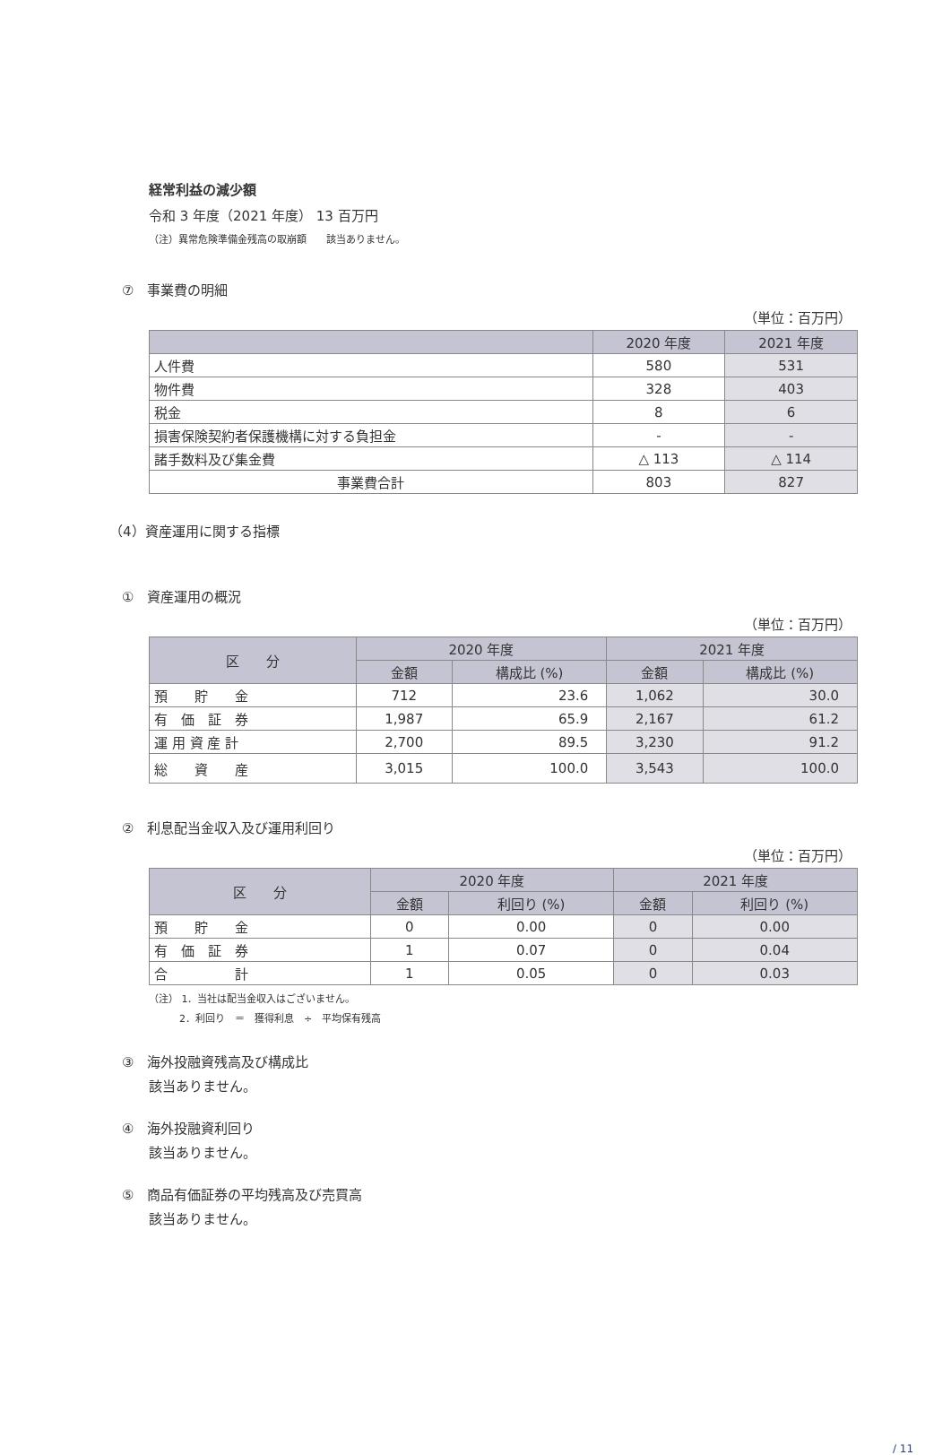経常利益の減少額
令和 3 年度（2021 年度） 13 百万円
（注）異常危険準備金残高の取崩額　　該当ありません。
⑦　事業費の明細
（単位：百万円）
| | 2020 年度 | 2021 年度 |
| --- | --- | --- |
| 人件費 | 580 | 531 |
| 物件費 | 328 | 403 |
| 税金 | 8 | 6 |
| 損害保険契約者保護機構に対する負担金 | - | - |
| 諸手数料及び集金費 | △ 113 | △ 114 |
| 事業費合計 | 803 | 827 |
（4）資産運用に関する指標
①　資産運用の概況
（単位：百万円）
| 区 分 | 2020 年度 | | 2021 年度 | |
| --- | --- | --- | --- | --- |
| | 金額 | 構成比 (%) | 金額 | 構成比 (%) |
| 預 貯 金 | 712 | 23.6 | 1,062 | 30.0 |
| 有 価 証 券 | 1,987 | 65.9 | 2,167 | 61.2 |
| 運 用 資 産 計 | 2,700 | 89.5 | 3,230 | 91.2 |
| 総 資 産 | 3,015 | 100.0 | 3,543 | 100.0 |
②　利息配当金収入及び運用利回り
（単位：百万円）
| 区 分 | 2020 年度 | | 2021 年度 | |
| --- | --- | --- | --- | --- |
| | 金額 | 利回り (%) | 金額 | 利回り (%) |
| 預 貯 金 | 0 | 0.00 | 0 | 0.00 |
| 有 価 証 券 | 1 | 0.07 | 0 | 0.04 |
| 合 計 | 1 | 0.05 | 0 | 0.03 |
（注） 1．当社は配当金収入はございません。
2．利回り　＝　獲得利息　÷　平均保有残高
③　海外投融資残高及び構成比
該当ありません。
④　海外投融資利回り
該当ありません。
⑤　商品有価証券の平均残高及び売買高
該当ありません。
/ 11